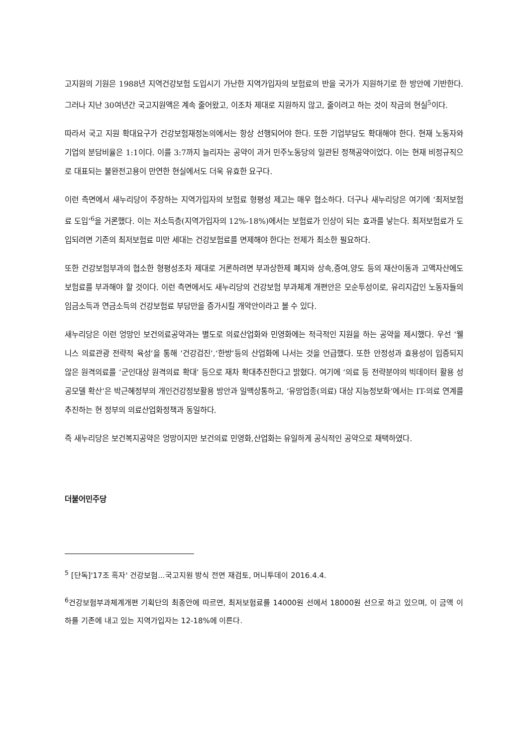고지원의 기원은 1988년 지역건강보험 도입시기 가난한 지역가입자의 보험료의 반을 국가가 지원하기로 한 방안에 기반한다. 그러나 지난 30여년간 국고지원액은 계속 줄어왔고, 이조차 제대로 지원하지 않고, 줄이려고 하는 것이 작금의 현실<sup>5</sup>이다.
따라서 국고 지원 확대요구가 건강보험재정논의에서는 항상 선행되어야 한다. 또한 기업부담도 확대해야 한다. 현재 노동자와 기업의 분담비율은 1:1이다. 이를 3:7까지 늘리자는 공약이 과거 민주노동당의 일관된 정책공약이었다. 이는 현재 비정규직으로 대표되는 불완전고용이 만연한 현실에서도 더욱 유효한 요구다.
이런 측면에서 새누리당이 주장하는 지역가입자의 보험료 형평성 제고는 매우 협소하다. 더구나 새누리당은 여기에 ‘최저보험료 도입’<sup>6</sup>을 거론했다. 이는 저소득층(지역가입자의 12%-18%)에서는 보험료가 인상이 되는 효과를 낳는다. 최저보험료가 도입되려면 기존의 최저보험료 미만 세대는 건강보험료를 면제해야 한다는 전제가 최소한 필요하다.
또한 건강보험부과의 협소한 형평성조차 제대로 거론하려면 부과상한제 폐지와 상속,증여,양도 등의 재산이동과 고액자산에도 보험료를 부과해야 할 것이다. 이런 측면에서도 새누리당의 건강보험 부과체계 개편안은 모순투성이로, 유리지갑인 노동자들의 임금소득과 연금소득의 건강보험료 부담만을 증가시킬 개악안이라고 볼 수 있다.
새누리당은 이런 엉망인 보건의료공약과는 별도로 의료산업화와 민영화에는 적극적인 지원을 하는 공약을 제시했다. 우선 ‘웰니스 의료관광 전략적 육성’을 통해 ‘건강검진’,‘한방’등의 산업화에 나서는 것을 언급했다. 또한 안정성과 효용성이 입증되지 않은 원격의료를 ‘군인대상 원격의료 확대’ 등으로 재차 확대추진한다고 밝혔다. 여기에 ‘의료 등 전략분야의 빅데이터 활용 성공모델 확산’은 박근혜정부의 개인건강정보활용 방안과 일맥상통하고, ‘유망업종(의료) 대상 지능정보화’에서는 IT-의료 연계를 추진하는 현 정부의 의료산업화정책과 동일하다.
즉 새누리당은 보건복지공약은 엉망이지만 보건의료 민영화,산업화는 유일하게 공식적인 공약으로 채택하였다.
더불어민주당
<sup>5</sup> [단독]'17조 흑자' 건강보험...국고지원 방식 전면 재검토, 머니투데이 2016.4.4.
<sup>6</sup> 건강보험부과체계개편 기획단의 최종안에 따르면, 최저보험료를 14000원 선에서 18000원 선으로 하고 있으며, 이 금액 이하를 기존에 내고 있는 지역가입자는 12-18%에 이른다.